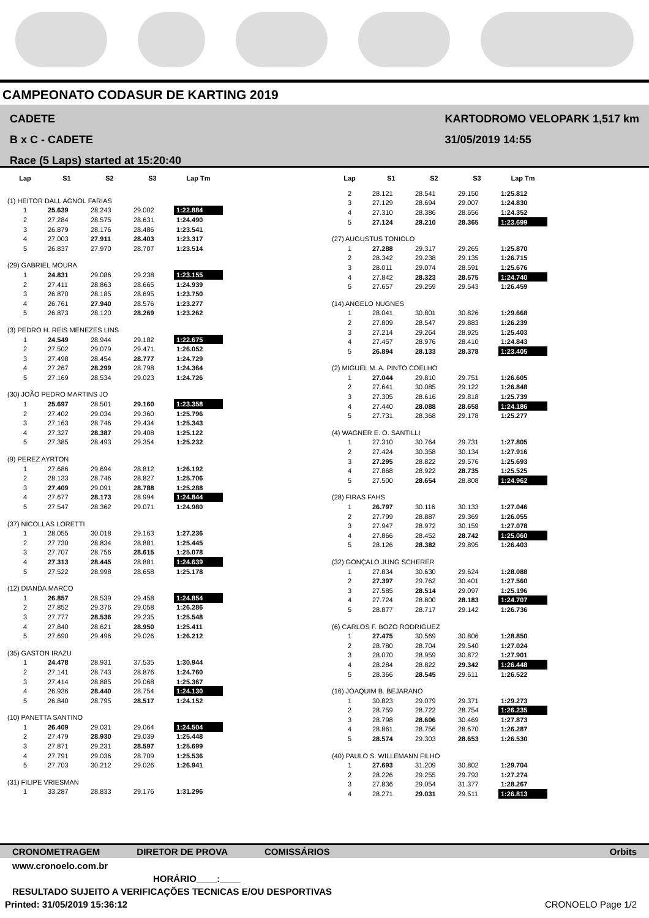CAMPEONATO CODASUR DE KARTING 2019
CADETE
B x C - CADETE
Race (5 Laps) started at 15:20:40
KARTODROMO VELOPARK 1,517 km
31/05/2019 14:55
| Lap | S1 | S2 | S3 | Lap Tm |
| --- | --- | --- | --- | --- |
| (1) HEITOR DALL AGNOL FARIAS | | | | |
| 1 | 25.639 | 28.243 | 29.002 | 1:22.884 |
| 2 | 27.284 | 28.575 | 28.631 | 1:24.490 |
| 3 | 26.879 | 28.176 | 28.486 | 1:23.541 |
| 4 | 27.003 | 27.911 | 28.403 | 1:23.317 |
| 5 | 26.837 | 27.970 | 28.707 | 1:23.514 |
| (29) GABRIEL MOURA | | | | |
| 1 | 24.831 | 29.086 | 29.238 | 1:23.155 |
| 2 | 27.411 | 28.863 | 28.665 | 1:24.939 |
| 3 | 26.870 | 28.185 | 28.695 | 1:23.750 |
| 4 | 26.761 | 27.940 | 28.576 | 1:23.277 |
| 5 | 26.873 | 28.120 | 28.269 | 1:23.262 |
| (3) PEDRO H. REIS MENEZES LINS | | | | |
| 1 | 24.549 | 28.944 | 29.182 | 1:22.675 |
| 2 | 27.502 | 29.079 | 29.471 | 1:26.052 |
| 3 | 27.498 | 28.454 | 28.777 | 1:24.729 |
| 4 | 27.267 | 28.299 | 28.798 | 1:24.364 |
| 5 | 27.169 | 28.534 | 29.023 | 1:24.726 |
| (30) JOÃO PEDRO MARTINS JO | | | | |
| 1 | 25.697 | 28.501 | 29.160 | 1:23.358 |
| 2 | 27.402 | 29.034 | 29.360 | 1:25.796 |
| 3 | 27.163 | 28.746 | 29.434 | 1:25.343 |
| 4 | 27.327 | 28.387 | 29.408 | 1:25.122 |
| 5 | 27.385 | 28.493 | 29.354 | 1:25.232 |
| (9) PEREZ AYRTON | | | | |
| 1 | 27.686 | 29.694 | 28.812 | 1:26.192 |
| 2 | 28.133 | 28.746 | 28.827 | 1:25.706 |
| 3 | 27.409 | 29.091 | 28.788 | 1:25.288 |
| 4 | 27.677 | 28.173 | 28.994 | 1:24.844 |
| 5 | 27.547 | 28.362 | 29.071 | 1:24.980 |
| (37) NICOLLAS LORETTI | | | | |
| 1 | 28.055 | 30.018 | 29.163 | 1:27.236 |
| 2 | 27.730 | 28.834 | 28.881 | 1:25.445 |
| 3 | 27.707 | 28.756 | 28.615 | 1:25.078 |
| 4 | 27.313 | 28.445 | 28.881 | 1:24.639 |
| 5 | 27.522 | 28.998 | 28.658 | 1:25.178 |
| (12) DIANDA MARCO | | | | |
| 1 | 26.857 | 28.539 | 29.458 | 1:24.854 |
| 2 | 27.852 | 29.376 | 29.058 | 1:26.286 |
| 3 | 27.777 | 28.536 | 29.235 | 1:25.548 |
| 4 | 27.840 | 28.621 | 28.950 | 1:25.411 |
| 5 | 27.690 | 29.496 | 29.026 | 1:26.212 |
| (35) GASTON IRAZU | | | | |
| 1 | 24.478 | 28.931 | 37.535 | 1:30.944 |
| 2 | 27.141 | 28.743 | 28.876 | 1:24.760 |
| 3 | 27.414 | 28.885 | 29.068 | 1:25.367 |
| 4 | 26.936 | 28.440 | 28.754 | 1:24.130 |
| 5 | 26.840 | 28.795 | 28.517 | 1:24.152 |
| (10) PANETTA SANTINO | | | | |
| 1 | 26.409 | 29.031 | 29.064 | 1:24.504 |
| 2 | 27.479 | 28.930 | 29.039 | 1:25.448 |
| 3 | 27.871 | 29.231 | 28.597 | 1:25.699 |
| 4 | 27.791 | 29.036 | 28.709 | 1:25.536 |
| 5 | 27.703 | 30.212 | 29.026 | 1:26.941 |
| (31) FILIPE VRIESMAN | | | | |
| 1 | 33.287 | 28.833 | 29.176 | 1:31.296 |
| Lap | S1 | S2 | S3 | Lap Tm |
| --- | --- | --- | --- | --- |
| 2 | 28.121 | 28.541 | 29.150 | 1:25.812 |
| 3 | 27.129 | 28.694 | 29.007 | 1:24.830 |
| 4 | 27.310 | 28.386 | 28.656 | 1:24.352 |
| 5 | 27.124 | 28.210 | 28.365 | 1:23.699 |
| (27) AUGUSTUS TONIOLO | | | | |
| 1 | 27.288 | 29.317 | 29.265 | 1:25.870 |
| 2 | 28.342 | 29.238 | 29.135 | 1:26.715 |
| 3 | 28.011 | 29.074 | 28.591 | 1:25.676 |
| 4 | 27.842 | 28.323 | 28.575 | 1:24.740 |
| 5 | 27.657 | 29.259 | 29.543 | 1:26.459 |
| (14) ANGELO NUGNES | | | | |
| 1 | 28.041 | 30.801 | 30.826 | 1:29.668 |
| 2 | 27.809 | 28.547 | 29.883 | 1:26.239 |
| 3 | 27.214 | 29.264 | 28.925 | 1:25.403 |
| 4 | 27.457 | 28.976 | 28.410 | 1:24.843 |
| 5 | 26.894 | 28.133 | 28.378 | 1:23.405 |
| (2) MIGUEL M. A. PINTO COELHO | | | | |
| 1 | 27.044 | 29.810 | 29.751 | 1:26.605 |
| 2 | 27.641 | 30.085 | 29.122 | 1:26.848 |
| 3 | 27.305 | 28.616 | 29.818 | 1:25.739 |
| 4 | 27.440 | 28.088 | 28.658 | 1:24.186 |
| 5 | 27.731 | 28.368 | 29.178 | 1:25.277 |
| (4) WAGNER E. O. SANTILLI | | | | |
| 1 | 27.310 | 30.764 | 29.731 | 1:27.805 |
| 2 | 27.424 | 30.358 | 30.134 | 1:27.916 |
| 3 | 27.295 | 28.822 | 29.576 | 1:25.693 |
| 4 | 27.868 | 28.922 | 28.735 | 1:25.525 |
| 5 | 27.500 | 28.654 | 28.808 | 1:24.962 |
| (28) FIRAS FAHS | | | | |
| 1 | 26.797 | 30.116 | 30.133 | 1:27.046 |
| 2 | 27.799 | 28.887 | 29.369 | 1:26.055 |
| 3 | 27.947 | 28.972 | 30.159 | 1:27.078 |
| 4 | 27.866 | 28.452 | 28.742 | 1:25.060 |
| 5 | 28.126 | 28.382 | 29.895 | 1:26.403 |
| (32) GONÇALO JUNG SCHERER | | | | |
| 1 | 27.834 | 30.630 | 29.624 | 1:28.088 |
| 2 | 27.397 | 29.762 | 30.401 | 1:27.560 |
| 3 | 27.585 | 28.514 | 29.097 | 1:25.196 |
| 4 | 27.724 | 28.800 | 28.183 | 1:24.707 |
| 5 | 28.877 | 28.717 | 29.142 | 1:26.736 |
| (6) CARLOS F. BOZO RODRIGUEZ | | | | |
| 1 | 27.475 | 30.569 | 30.806 | 1:28.850 |
| 2 | 28.780 | 28.704 | 29.540 | 1:27.024 |
| 3 | 28.070 | 28.959 | 30.872 | 1:27.901 |
| 4 | 28.284 | 28.822 | 29.342 | 1:26.448 |
| 5 | 28.366 | 28.545 | 29.611 | 1:26.522 |
| (16) JOAQUIM B. BEJARANO | | | | |
| 1 | 30.823 | 29.079 | 29.371 | 1:29.273 |
| 2 | 28.759 | 28.722 | 28.754 | 1:26.235 |
| 3 | 28.798 | 28.606 | 30.469 | 1:27.873 |
| 4 | 28.861 | 28.756 | 28.670 | 1:26.287 |
| 5 | 28.574 | 29.303 | 28.653 | 1:26.530 |
| (40) PAULO S. WILLEMANN FILHO | | | | |
| 1 | 27.693 | 31.209 | 30.802 | 1:29.704 |
| 2 | 28.226 | 29.255 | 29.793 | 1:27.274 |
| 3 | 27.836 | 29.054 | 31.377 | 1:28.267 |
| 4 | 28.271 | 29.031 | 29.511 | 1:26.813 |
CRONOMETRAGEM DIRETOR DE PROVA COMISSÁRIOS Orbits
www.cronoelo.com.br
HORÁRIO____:____
RESULTADO SUJEITO A VERIFICAÇÕES TECNICAS E/OU DESPORTIVAS
Printed: 31/05/2019 15:36:12 CRONOELO Page 1/2